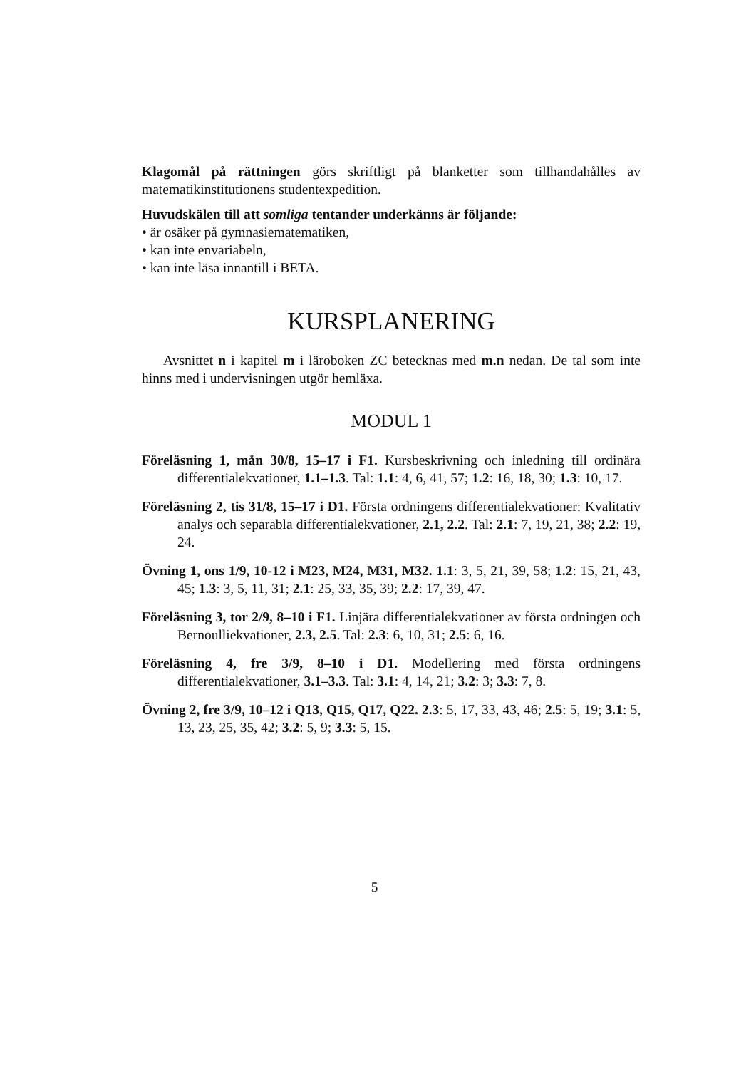Klagomål på rättningen görs skriftligt på blanketter som tillhandahålles av matematikinstitutionens studentexpedition.
Huvudskälen till att somliga tentander underkänns är följande:
• är osäker på gymnasiematematiken,
• kan inte envariabeln,
• kan inte läsa innantill i BETA.
KURSPLANERING
Avsnittet n i kapitel m i läroboken ZC betecknas med m.n nedan. De tal som inte hinns med i undervisningen utgör hemläxa.
MODUL 1
Föreläsning 1, mån 30/8, 15–17 i F1. Kursbeskrivning och inledning till ordinära differentialekvationer, 1.1–1.3. Tal: 1.1: 4, 6, 41, 57; 1.2: 16, 18, 30; 1.3: 10, 17.
Föreläsning 2, tis 31/8, 15–17 i D1. Första ordningens differentialekvationer: Kvalitativ analys och separabla differentialekvationer, 2.1, 2.2. Tal: 2.1: 7, 19, 21, 38; 2.2: 19, 24.
Övning 1, ons 1/9, 10-12 i M23, M24, M31, M32. 1.1: 3, 5, 21, 39, 58; 1.2: 15, 21, 43, 45; 1.3: 3, 5, 11, 31; 2.1: 25, 33, 35, 39; 2.2: 17, 39, 47.
Föreläsning 3, tor 2/9, 8–10 i F1. Linjära differentialekvationer av första ordningen och Bernoulliekvationer, 2.3, 2.5. Tal: 2.3: 6, 10, 31; 2.5: 6, 16.
Föreläsning 4, fre 3/9, 8–10 i D1. Modellering med första ordningens differentialekvationer, 3.1–3.3. Tal: 3.1: 4, 14, 21; 3.2: 3; 3.3: 7, 8.
Övning 2, fre 3/9, 10–12 i Q13, Q15, Q17, Q22. 2.3: 5, 17, 33, 43, 46; 2.5: 5, 19; 3.1: 5, 13, 23, 25, 35, 42; 3.2: 5, 9; 3.3: 5, 15.
5